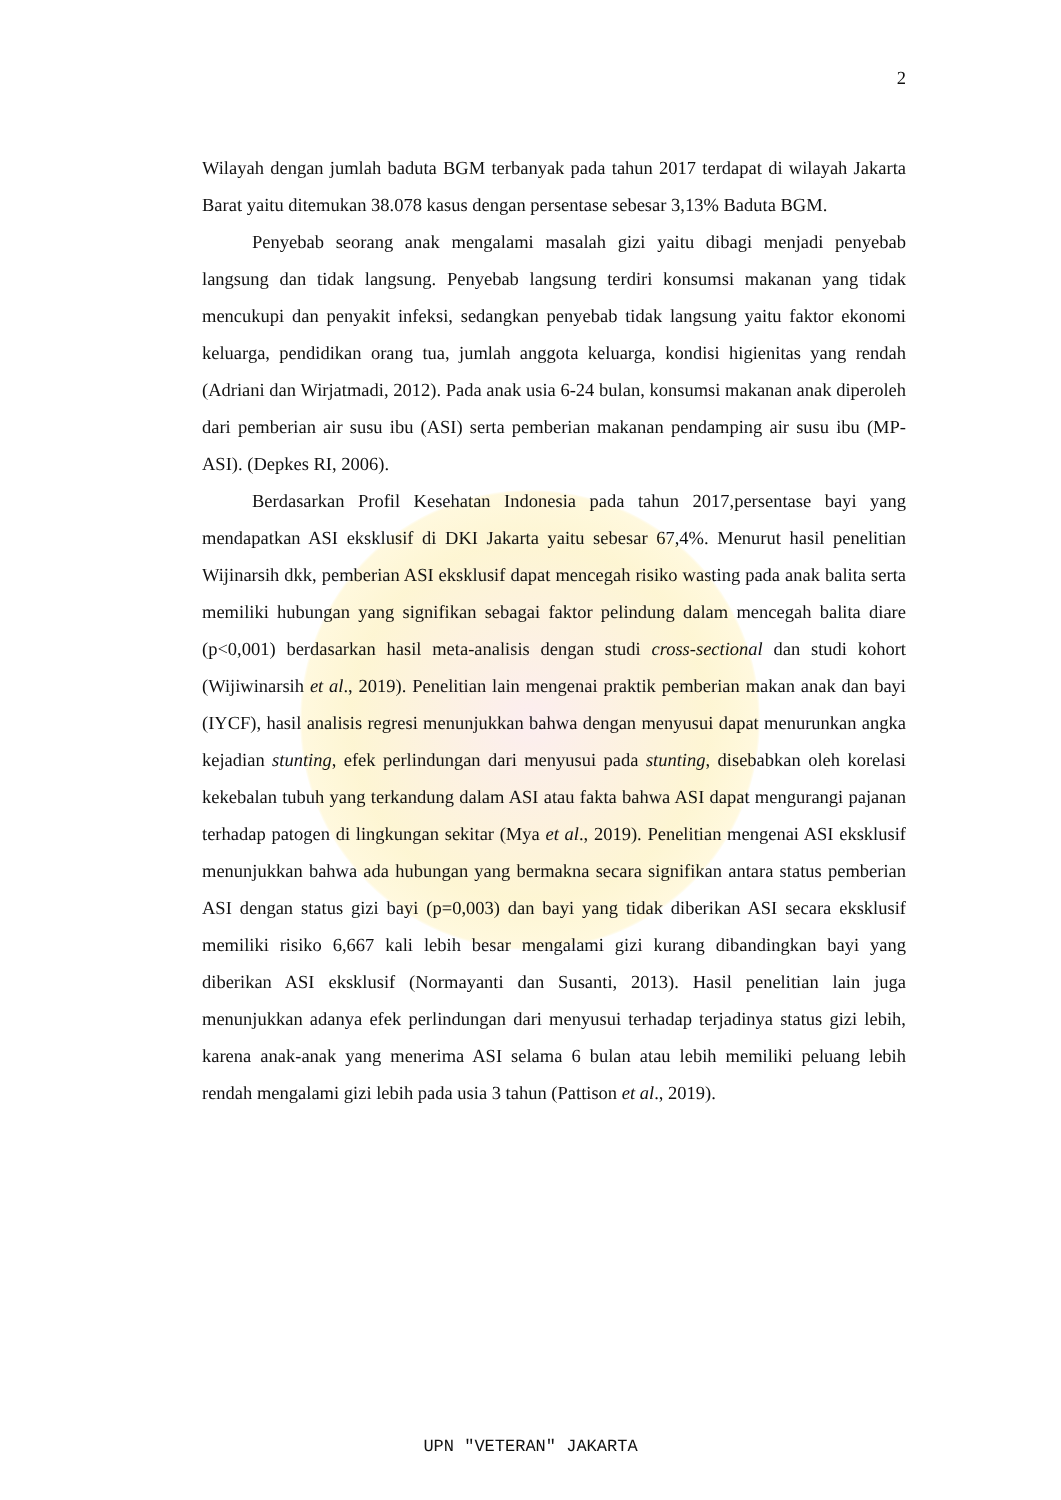2
Wilayah dengan jumlah baduta BGM terbanyak pada tahun 2017 terdapat di wilayah Jakarta Barat yaitu ditemukan 38.078 kasus dengan persentase sebesar 3,13% Baduta BGM.
Penyebab seorang anak mengalami masalah gizi yaitu dibagi menjadi penyebab langsung dan tidak langsung. Penyebab langsung terdiri konsumsi makanan yang tidak mencukupi dan penyakit infeksi, sedangkan penyebab tidak langsung yaitu faktor ekonomi keluarga, pendidikan orang tua, jumlah anggota keluarga, kondisi higienitas yang rendah (Adriani dan Wirjatmadi, 2012). Pada anak usia 6-24 bulan, konsumsi makanan anak diperoleh dari pemberian air susu ibu (ASI) serta pemberian makanan pendamping air susu ibu (MP-ASI). (Depkes RI, 2006).
Berdasarkan Profil Kesehatan Indonesia pada tahun 2017,persentase bayi yang mendapatkan ASI eksklusif di DKI Jakarta yaitu sebesar 67,4%. Menurut hasil penelitian Wijinarsih dkk, pemberian ASI eksklusif dapat mencegah risiko wasting pada anak balita serta memiliki hubungan yang signifikan sebagai faktor pelindung dalam mencegah balita diare (p<0,001) berdasarkan hasil meta-analisis dengan studi cross-sectional dan studi kohort (Wijiwinarsih et al., 2019). Penelitian lain mengenai praktik pemberian makan anak dan bayi (IYCF), hasil analisis regresi menunjukkan bahwa dengan menyusui dapat menurunkan angka kejadian stunting, efek perlindungan dari menyusui pada stunting, disebabkan oleh korelasi kekebalan tubuh yang terkandung dalam ASI atau fakta bahwa ASI dapat mengurangi pajanan terhadap patogen di lingkungan sekitar (Mya et al., 2019). Penelitian mengenai ASI eksklusif menunjukkan bahwa ada hubungan yang bermakna secara signifikan antara status pemberian ASI dengan status gizi bayi (p=0,003) dan bayi yang tidak diberikan ASI secara eksklusif memiliki risiko 6,667 kali lebih besar mengalami gizi kurang dibandingkan bayi yang diberikan ASI eksklusif (Normayanti dan Susanti, 2013). Hasil penelitian lain juga menunjukkan adanya efek perlindungan dari menyusui terhadap terjadinya status gizi lebih, karena anak-anak yang menerima ASI selama 6 bulan atau lebih memiliki peluang lebih rendah mengalami gizi lebih pada usia 3 tahun (Pattison et al., 2019).
UPN "VETERAN" JAKARTA